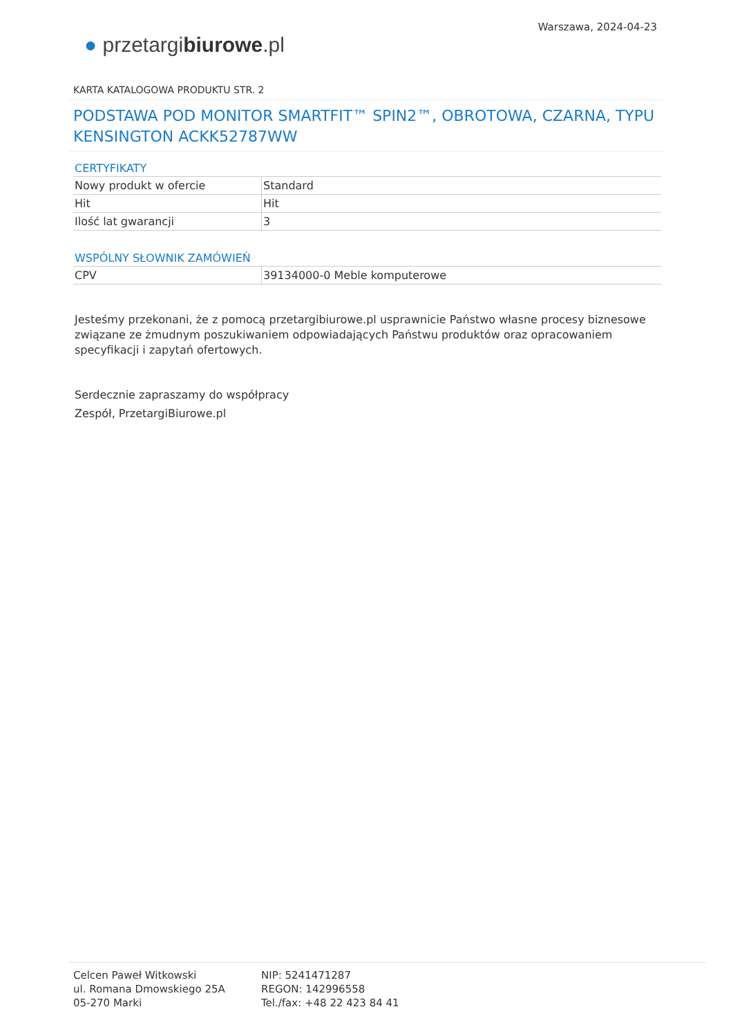● przetargibiurowe.pl
Warszawa, 2024-04-23
KARTA KATALOGOWA PRODUKTU STR. 2
PODSTAWA POD MONITOR SMARTFIT™ SPIN2™, OBROTOWA, CZARNA, TYPU KENSINGTON ACKK52787WW
CERTYFIKATY
| Nowy produkt w ofercie | Standard |
| Hit | Hit |
| Ilość lat gwarancji | 3 |
WSPÓLNY SŁOWNIK ZAMÓWIEŃ
| CPV | 39134000-0 Meble komputerowe |
Jesteśmy przekonani, że z pomocą przetargibiurowe.pl usprawnicie Państwo własne procesy biznesowe związane ze żmudnym poszukiwaniem odpowiadających Państwu produktów oraz opracowaniem specyfikacji i zapytań ofertowych.
Serdecznie zapraszamy do współpracy
Zespół, PrzetargiBiurowe.pl
Celcen Paweł Witkowski
ul. Romana Dmowskiego 25A
05-270 Marki
NIP: 5241471287
REGON: 142996558
Tel./fax: +48 22 423 84 41